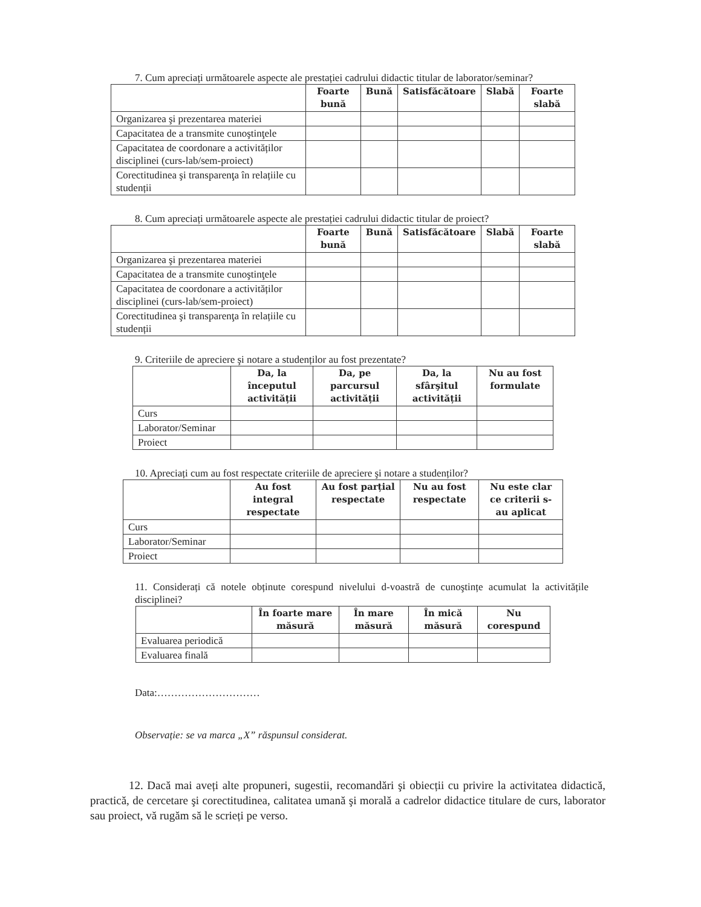7. Cum apreciați următoarele aspecte ale prestației cadrului didactic titular de laborator/seminar?
| | Foarte bună | Bună | Satisfăcătoare | Slabă | Foarte slabă |
| --- | --- | --- | --- | --- | --- |
| Organizarea şi prezentarea materiei | | | | | |
| Capacitatea de a transmite cunoştinţele | | | | | |
| Capacitatea de coordonare a activităților disciplinei (curs-lab/sem-proiect) | | | | | |
| Corectitudinea şi transparenţa în relațiile cu studenții | | | | | |
8. Cum apreciați următoarele aspecte ale prestației cadrului didactic titular de proiect?
| | Foarte bună | Bună | Satisfăcătoare | Slabă | Foarte slabă |
| --- | --- | --- | --- | --- | --- |
| Organizarea şi prezentarea materiei | | | | | |
| Capacitatea de a transmite cunoştinţele | | | | | |
| Capacitatea de coordonare a activităților disciplinei (curs-lab/sem-proiect) | | | | | |
| Corectitudinea şi transparenţa în relațiile cu studenții | | | | | |
9. Criteriile de apreciere şi notare a studenților au fost prezentate?
| | Da, la începutul activității | Da, pe parcursul activității | Da, la sfârşitul activității | Nu au fost formulate |
| --- | --- | --- | --- | --- |
| Curs | | | | |
| Laborator/Seminar | | | | |
| Proiect | | | | |
10. Apreciați cum au fost respectate criteriile de apreciere şi notare a studenților?
| | Au fost integral respectate | Au fost parțial respectate | Nu au fost respectate | Nu este clar ce criterii s-au aplicat |
| --- | --- | --- | --- | --- |
| Curs | | | | |
| Laborator/Seminar | | | | |
| Proiect | | | | |
11. Considerați că notele obținute corespund nivelului d-voastră de cunoştințe acumulat la activitățile disciplinei?
| | În foarte mare măsură | În mare măsură | În mică măsură | Nu corespund |
| --- | --- | --- | --- | --- |
| Evaluarea periodică | | | | |
| Evaluarea finală | | | | |
Data:…………………………
Observație: se va marca „X” răspunsul considerat.
12. Dacă mai aveți alte propuneri, sugestii, recomandări şi obiecții cu privire la activitatea didactică, practică, de cercetare şi corectitudinea, calitatea umană şi morală a cadrelor didactice titulare de curs, laborator sau proiect, vă rugăm să le scrieți pe verso.